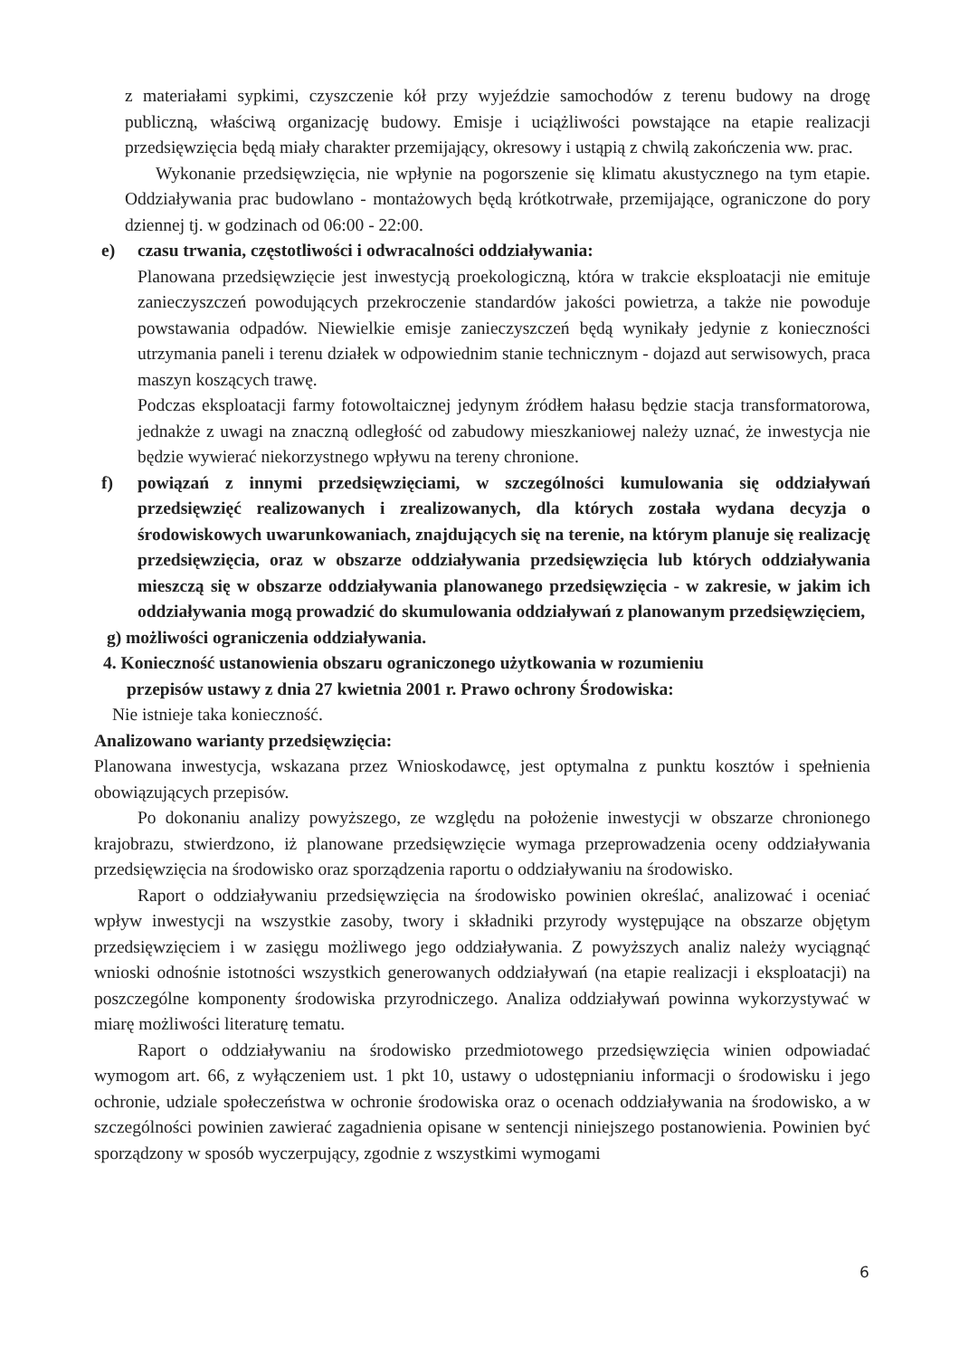z materiałami sypkimi, czyszczenie kół przy wyjeździe samochodów z terenu budowy na drogę publiczną, właściwą organizację budowy. Emisje i uciążliwości powstające na etapie realizacji przedsięwzięcia będą miały charakter przemijający, okresowy i ustąpią z chwilą zakończenia ww. prac.
Wykonanie przedsięwzięcia, nie wpłynie na pogorszenie się klimatu akustycznego na tym etapie. Oddziaływania prac budowlano - montażowych będą krótkotrwałe, przemijające, ograniczone do pory dziennej tj. w godzinach od 06:00 - 22:00.
e) czasu trwania, częstotliwości i odwracalności oddziaływania:
Planowana przedsięwzięcie jest inwestycją proekologiczną, która w trakcie eksploatacji nie emituje zanieczyszczeń powodujących przekroczenie standardów jakości powietrza, a także nie powoduje powstawania odpadów. Niewielkie emisje zanieczyszczeń będą wynikały jedynie z konieczności utrzymania paneli i terenu działek w odpowiednim stanie technicznym - dojazd aut serwisowych, praca maszyn koszących trawę.
Podczas eksploatacji farmy fotowoltaicznej jedynym źródłem hałasu będzie stacja transformatorowa, jednakże z uwagi na znaczną odległość od zabudowy mieszkaniowej należy uznać, że inwestycja nie będzie wywierać niekorzystnego wpływu na tereny chronione.
f) powiązań z innymi przedsięwzięciami, w szczególności kumulowania się oddziaływań przedsięwzięć realizowanych i zrealizowanych, dla których została wydana decyzja o środowiskowych uwarunkowaniach, znajdujących się na terenie, na którym planuje się realizację przedsięwzięcia, oraz w obszarze oddziaływania przedsięwzięcia lub których oddziaływania mieszczą się w obszarze oddziaływania planowanego przedsięwzięcia - w zakresie, w jakim ich oddziaływania mogą prowadzić do skumulowania oddziaływań z planowanym przedsięwzięciem,
g) możliwości ograniczenia oddziaływania.
4. Konieczność ustanowienia obszaru ograniczonego użytkowania w rozumieniu
przepisów ustawy z dnia 27 kwietnia 2001 r. Prawo ochrony Środowiska:
Nie istnieje taka konieczność.
Analizowano warianty przedsięwzięcia:
Planowana inwestycja, wskazana przez Wnioskodawcę, jest optymalna z punktu kosztów i spełnienia obowiązujących przepisów.
Po dokonaniu analizy powyższego, ze względu na położenie inwestycji w obszarze chronionego krajobrazu, stwierdzono, iż planowane przedsięwzięcie wymaga przeprowadzenia oceny oddziaływania przedsięwzięcia na środowisko oraz sporządzenia raportu o oddziaływaniu na środowisko.
Raport o oddziaływaniu przedsięwzięcia na środowisko powinien określać, analizować i oceniać wpływ inwestycji na wszystkie zasoby, twory i składniki przyrody występujące na obszarze objętym przedsięwzięciem i w zasięgu możliwego jego oddziaływania. Z powyższych analiz należy wyciągnąć wnioski odnośnie istotności wszystkich generowanych oddziaływań (na etapie realizacji i eksploatacji) na poszczególne komponenty środowiska przyrodniczego. Analiza oddziaływań powinna wykorzystywać w miarę możliwości literaturę tematu.
Raport o oddziaływaniu na środowisko przedmiotowego przedsięwzięcia winien odpowiadać wymogom art. 66, z wyłączeniem ust. 1 pkt 10, ustawy o udostępnianiu informacji o środowisku i jego ochronie, udziale społeczeństwa w ochronie środowiska oraz o ocenach oddziaływania na środowisko, a w szczególności powinien zawierać zagadnienia opisane w sentencji niniejszego postanowienia. Powinien być sporządzony w sposób wyczerpujący, zgodnie z wszystkimi wymogami
6